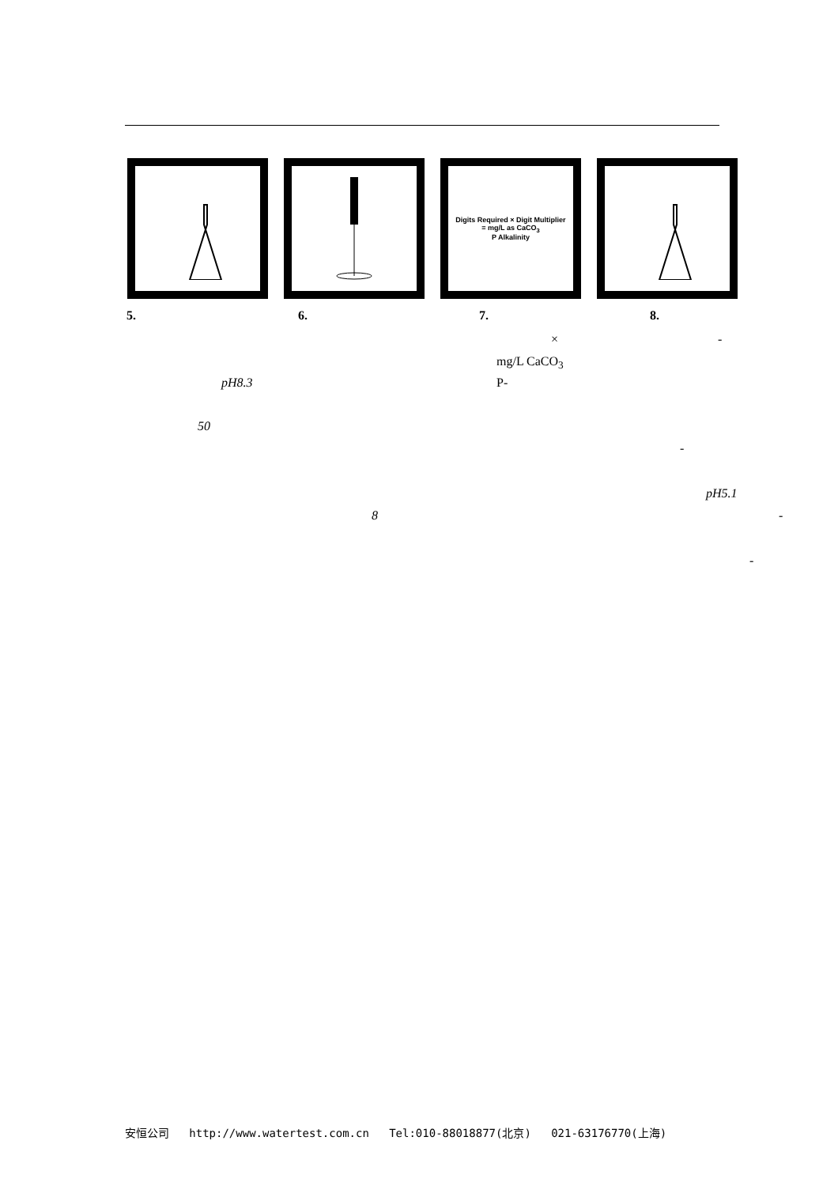Digits Required × Digit Multiplier
= mg/L as CaCO<sub>3</sub>
P Alkalinity
5. 6. 7. 8.
× -
mg/L CaCO<sub>3</sub>
pH8.3 P-
50
-
pH5.1
8 -
-
安恒公司 http://www.watertest.com.cn Tel:010-88018877(北京) 021-63176770(上海)